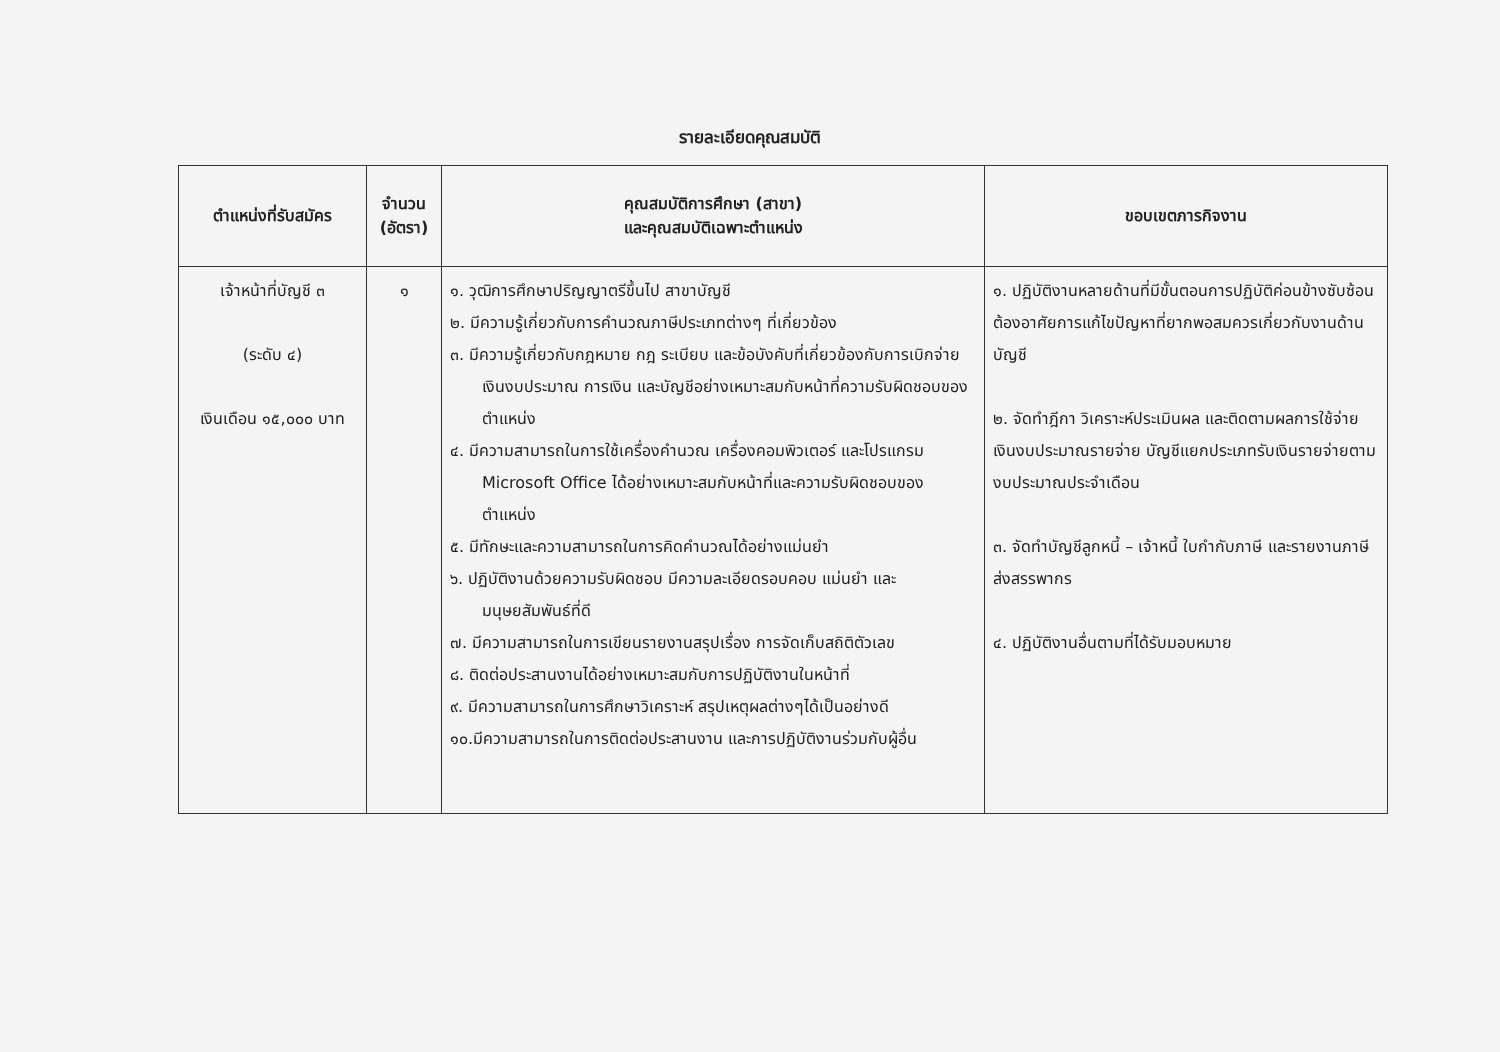รายละเอียดคุณสมบัติ
| ตำแหน่งที่รับสมัคร | จำนวน (อัตรา) | คุณสมบัติการศึกษา (สาขา) และคุณสมบัติเฉพาะตำแหน่ง | ขอบเขตภารกิจงาน |
| --- | --- | --- | --- |
| เจ้าหน้าที่บัญชี ๓ (ระดับ ๔) เงินเดือน ๑๕,๐๐๐ บาท | ๑ | ๑. วุฒิการศึกษาปริญญาตรีขึ้นไป สาขาบัญชี ๒. มีความรู้เกี่ยวกับการคำนวณภาษีประเภทต่างๆ ที่เกี่ยวข้อง ๓. มีความรู้เกี่ยวกับกฎหมาย กฎ ระเบียบ และข้อบังคับที่เกี่ยวข้องกับการเบิกจ่ายเงินงบประมาณ การเงิน และบัญชีอย่างเหมาะสมกับหน้าที่ความรับผิดชอบของตำแหน่ง ๔. มีความสามารถในการใช้เครื่องคำนวณ เครื่องคอมพิวเตอร์ และโปรแกรม Microsoft Office ได้อย่างเหมาะสมกับหน้าที่และความรับผิดชอบของตำแหน่ง ๕. มีทักษะและความสามารถในการคิดคำนวณได้อย่างแม่นยำ ๖. ปฏิบัติงานด้วยความรับผิดชอบ มีความละเอียดรอบคอบ แม่นยำ และมนุษยสัมพันธ์ที่ดี ๗. มีความสามารถในการเขียนรายงานสรุปเรื่อง การจัดเก็บสถิติตัวเลข ๘. ติดต่อประสานงานได้อย่างเหมาะสมกับการปฏิบัติงานในหน้าที่ ๙. มีความสามารถในการศึกษาวิเคราะห์ สรุปเหตุผลต่างๆได้เป็นอย่างดี ๑๐.มีความสามารถในการติดต่อประสานงาน และการปฏิบัติงานร่วมกับผู้อื่น | ๑. ปฏิบัติงานหลายด้านที่มีขั้นตอนการปฏิบัติค่อนข้างซับซ้อนต้องอาศัยการแก้ไขปัญหาที่ยากพอสมควรเกี่ยวกับงานด้านบัญชี ๒. จัดทำฎีกา วิเคราะห์ประเมินผล และติดตามผลการใช้จ่ายเงินงบประมาณรายจ่าย บัญชีแยกประเภทรับเงินรายจ่ายตามงบประมาณประจำเดือน ๓. จัดทำบัญชีลูกหนี้ – เจ้าหนี้ ใบกำกับภาษี และรายงานภาษีส่งสรรพากร ๔. ปฏิบัติงานอื่นตามที่ได้รับมอบหมาย |